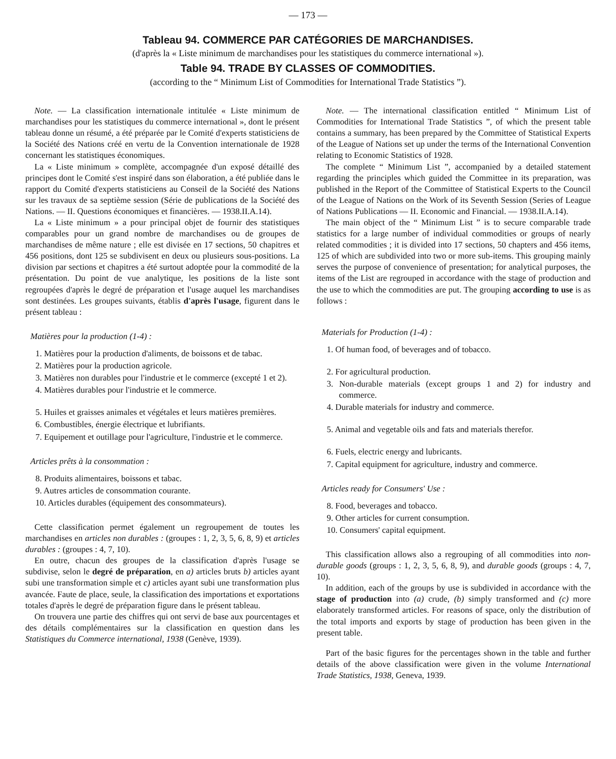— 173 —
Tableau 94. COMMERCE PAR CATÉGORIES DE MARCHANDISES.
(d'après la « Liste minimum de marchandises pour les statistiques du commerce international »).
Table 94. TRADE BY CLASSES OF COMMODITIES.
(according to the “ Minimum List of Commodities for International Trade Statistics ”).
Note. — La classification internationale intitulée « Liste minimum de marchandises pour les statistiques du commerce international », dont le présent tableau donne un résumé, a été préparée par le Comité d'experts statisticiens de la Société des Nations créé en vertu de la Convention internationale de 1928 concernant les statistiques économiques.
La « Liste minimum » complète, accompagnée d'un exposé détaillé des principes dont le Comité s'est inspiré dans son élaboration, a été publiée dans le rapport du Comité d'experts statisticiens au Conseil de la Société des Nations sur les travaux de sa septième session (Série de publications de la Société des Nations. — II. Questions économiques et financières. — 1938.II.A.14).
La « Liste minimum » a pour principal objet de fournir des statistiques comparables pour un grand nombre de marchandises ou de groupes de marchandises de même nature ; elle est divisée en 17 sections, 50 chapitres et 456 positions, dont 125 se subdivisent en deux ou plusieurs sous-positions. La division par sections et chapitres a été surtout adoptée pour la commodité de la présentation. Du point de vue analytique, les positions de la liste sont regroupées d'après le degré de préparation et l'usage auquel les marchandises sont destinées. Les groupes suivants, établis d'après l'usage, figurent dans le présent tableau :
Matières pour la production (1-4) :
1. Matières pour la production d'aliments, de boissons et de tabac.
2. Matières pour la production agricole.
3. Matières non durables pour l'industrie et le commerce (excepté 1 et 2).
4. Matières durables pour l'industrie et le commerce.
5. Huiles et graisses animales et végétales et leurs matières premières.
6. Combustibles, énergie électrique et lubrifiants.
7. Equipement et outillage pour l'agriculture, l'industrie et le commerce.
Articles prêts à la consommation :
8. Produits alimentaires, boissons et tabac.
9. Autres articles de consommation courante.
10. Articles durables (équipement des consommateurs).
Cette classification permet également un regroupement de toutes les marchandises en articles non durables : (groupes : 1, 2, 3, 5, 6, 8, 9) et articles durables : (groupes : 4, 7, 10).
En outre, chacun des groupes de la classification d'après l'usage se subdivise, selon le degré de préparation, en a) articles bruts b) articles ayant subi une transformation simple et c) articles ayant subi une transformation plus avancée. Faute de place, seule, la classification des importations et exportations totales d'après le degré de préparation figure dans le présent tableau.
On trouvera une partie des chiffres qui ont servi de base aux pourcentages et des détails complémentaires sur la classification en question dans les Statistiques du Commerce international, 1938 (Genève, 1939).
Note. — The international classification entitled “ Minimum List of Commodities for International Trade Statistics ”, of which the present table contains a summary, has been prepared by the Committee of Statistical Experts of the League of Nations set up under the terms of the International Convention relating to Economic Statistics of 1928.
The complete “ Minimum List ”, accompanied by a detailed statement regarding the principles which guided the Committee in its preparation, was published in the Report of the Committee of Statistical Experts to the Council of the League of Nations on the Work of its Seventh Session (Series of League of Nations Publications — II. Economic and Financial. — 1938.II.A.14).
The main object of the “ Minimum List ” is to secure comparable trade statistics for a large number of individual commodities or groups of nearly related commodities ; it is divided into 17 sections, 50 chapters and 456 items, 125 of which are subdivided into two or more sub-items. This grouping mainly serves the purpose of convenience of presentation; for analytical purposes, the items of the List are regrouped in accordance with the stage of production and the use to which the commodities are put. The grouping according to use is as follows :
Materials for Production (1-4) :
1. Of human food, of beverages and of tobacco.
2. For agricultural production.
3. Non-durable materials (except groups 1 and 2) for industry and commerce.
4. Durable materials for industry and commerce.
5. Animal and vegetable oils and fats and materials therefor.
6. Fuels, electric energy and lubricants.
7. Capital equipment for agriculture, industry and commerce.
Articles ready for Consumers' Use :
8. Food, beverages and tobacco.
9. Other articles for current consumption.
10. Consumers' capital equipment.
This classification allows also a regrouping of all commodities into non-durable goods (groups : 1, 2, 3, 5, 6, 8, 9), and durable goods (groups : 4, 7, 10).
In addition, each of the groups by use is subdivided in accordance with the stage of production into (a) crude, (b) simply transformed and (c) more elaborately transformed articles. For reasons of space, only the distribution of the total imports and exports by stage of production has been given in the present table.
Part of the basic figures for the percentages shown in the table and further details of the above classification were given in the volume International Trade Statistics, 1938, Geneva, 1939.